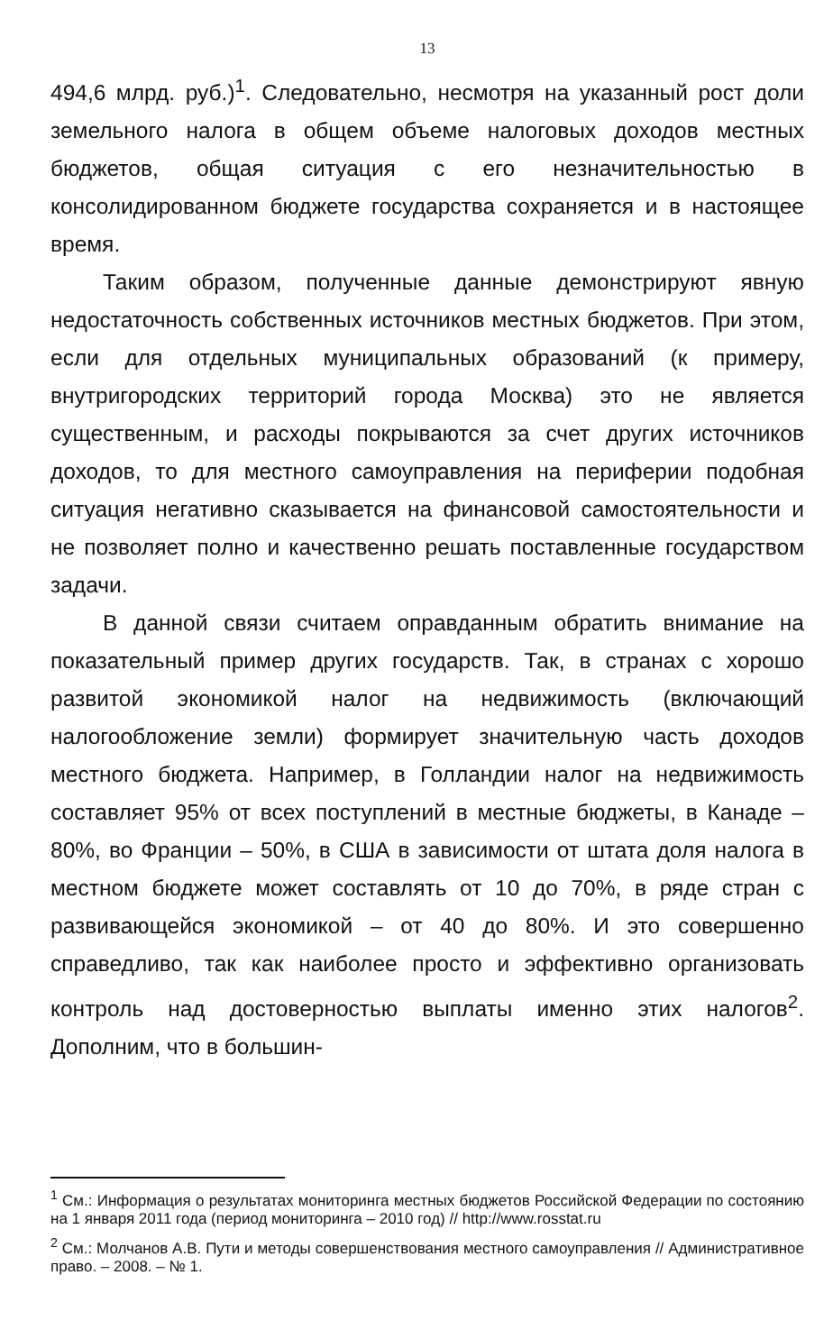13
494,6 млрд. руб.)<sup>1</sup>. Следовательно, несмотря на указанный рост доли земельного налога в общем объеме налоговых доходов местных бюджетов, общая ситуация с его незначительностью в консолидированном бюджете государства сохраняется и в настоящее время.
Таким образом, полученные данные демонстрируют явную недостаточность собственных источников местных бюджетов. При этом, если для отдельных муниципальных образований (к примеру, внутригородских территорий города Москва) это не является существенным, и расходы покрываются за счет других источников доходов, то для местного самоуправления на периферии подобная ситуация негативно сказывается на финансовой самостоятельности и не позволяет полно и качественно решать поставленные государством задачи.
В данной связи считаем оправданным обратить внимание на показательный пример других государств. Так, в странах с хорошо развитой экономикой налог на недвижимость (включающий налогообложение земли) формирует значительную часть доходов местного бюджета. Например, в Голландии налог на недвижимость составляет 95% от всех поступлений в местные бюджеты, в Канаде – 80%, во Франции – 50%, в США в зависимости от штата доля налога в местном бюджете может составлять от 10 до 70%, в ряде стран с развивающейся экономикой – от 40 до 80%. И это совершенно справедливо, так как наиболее просто и эффективно организовать контроль над достоверностью выплаты именно этих налогов<sup>2</sup>. Дополним, что в большин-
<sup>1</sup> См.: Информация о результатах мониторинга местных бюджетов Российской Федерации по состоянию на 1 января 2011 года (период мониторинга – 2010 год) // http://www.rosstat.ru
<sup>2</sup> См.: Молчанов А.В. Пути и методы совершенствования местного самоуправления // Административное право. – 2008. – № 1.